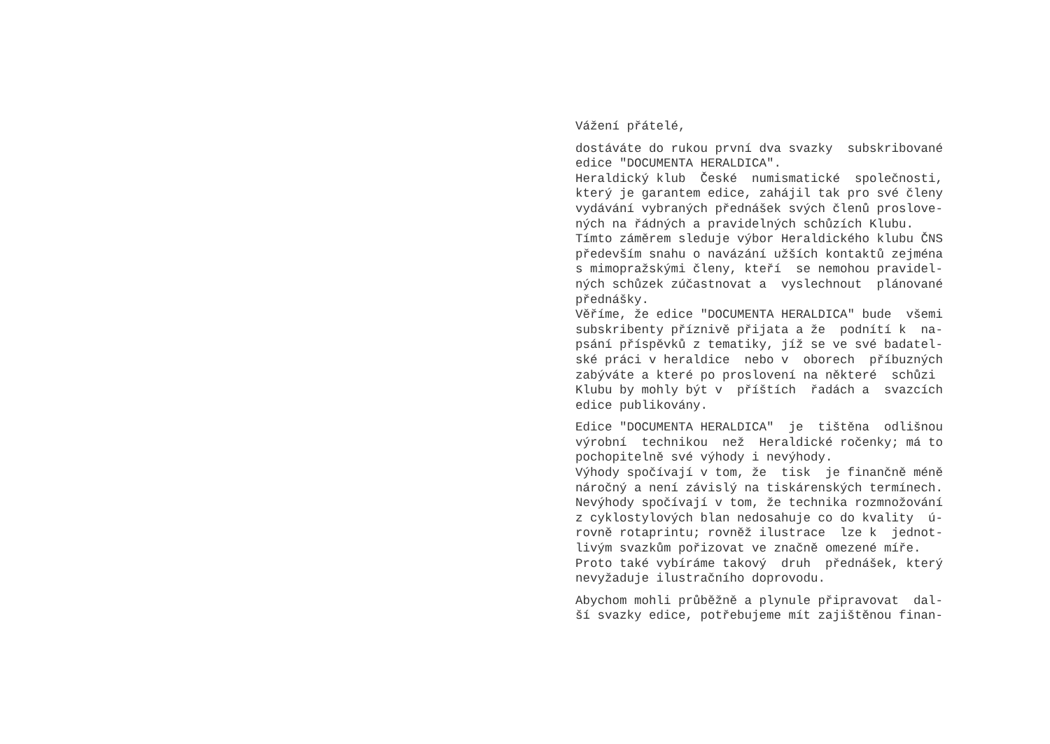Vážení přátelé,
dostáváte do rukou první dva svazky subskribované edice "DOCUMENTA HERALDICA". Heraldický klub České numismatické společnosti, který je garantem edice, zahájil tak pro své členy vydávání vybraných přednášek svých členů proslove- ných na řádných a pravidelných schůzích Klubu. Tímto záměrem sleduje výbor Heraldického klubu ČNS především snahu o navázání užších kontaktů zejména s mimopražskými členy, kteří se nemohou pravidel- ných schůzek zúčastnovat a vyslechnout plánované přednášky. Věříme, že edice "DOCUMENTA HERALDICA" bude všemi subskribenty příznivě přijata a že podnítí k na- psání příspěvků z tematiky, jíž se ve své badatel- ské práci v heraldice nebo v oborech příbuzných zabýváte a které po proslovení na některé schůzi Klubu by mohly být v příštích řadách a svazcích edice publikovány.
Edice "DOCUMENTA HERALDICA" je tištěna odlišnou výrobní technikou než Heraldické ročenky; má to pochopitelně své výhody i nevýhody. Výhody spočívají v tom, že tisk je finančně méně náročný a není závislý na tiskárenských termínech. Nevýhody spočívají v tom, že technika rozmnožování z cyklostylových blan nedosahuje co do kvality ú- rovně rotaprintu; rovněž ilustrace lze k jednot- livým svazkům pořizovat ve značně omezené míře. Proto také vybíráme takový druh přednášek, který nevyžaduje ilustračního doprovodu.
Abychom mohli průběžně a plynule připravovat dal- ší svazky edice, potřebujeme mít zajištěnou finan-